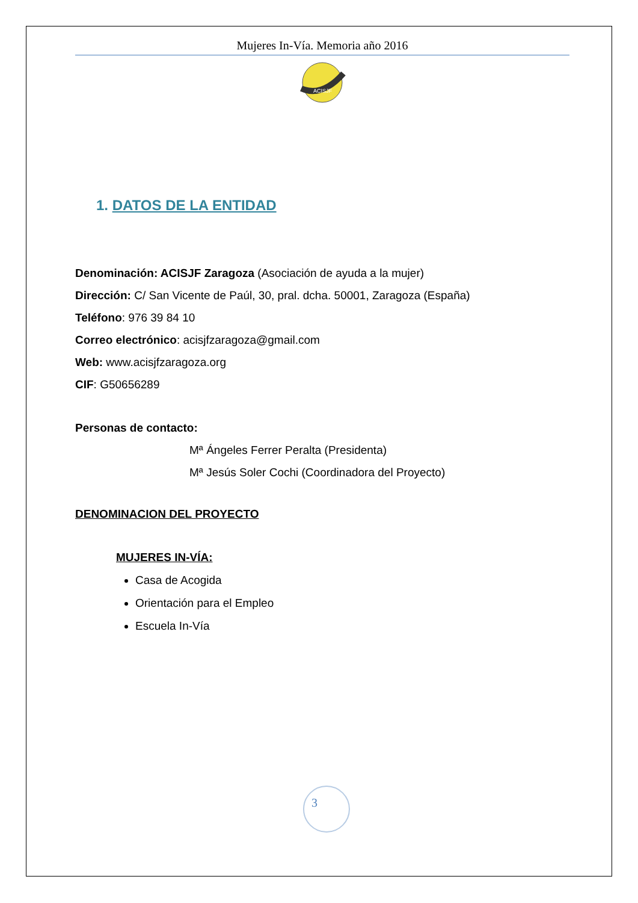Mujeres In-Vía. Memoria año 2016
ACISJF
1. DATOS DE LA ENTIDAD
Denominación: ACISJF Zaragoza (Asociación de ayuda a la mujer)
Dirección: C/ San Vicente de Paúl, 30, pral. dcha. 50001, Zaragoza (España)
Teléfono: 976 39 84 10
Correo electrónico: acisjfzaragoza@gmail.com
Web: www.acisjfzaragoza.org
CIF: G50656289
Personas de contacto:
Mª Ángeles Ferrer Peralta (Presidenta)
Mª Jesús Soler Cochi (Coordinadora del Proyecto)
DENOMINACION DEL PROYECTO
MUJERES IN-VÍA:
Casa de Acogida
Orientación para el Empleo
Escuela In-Vía
3